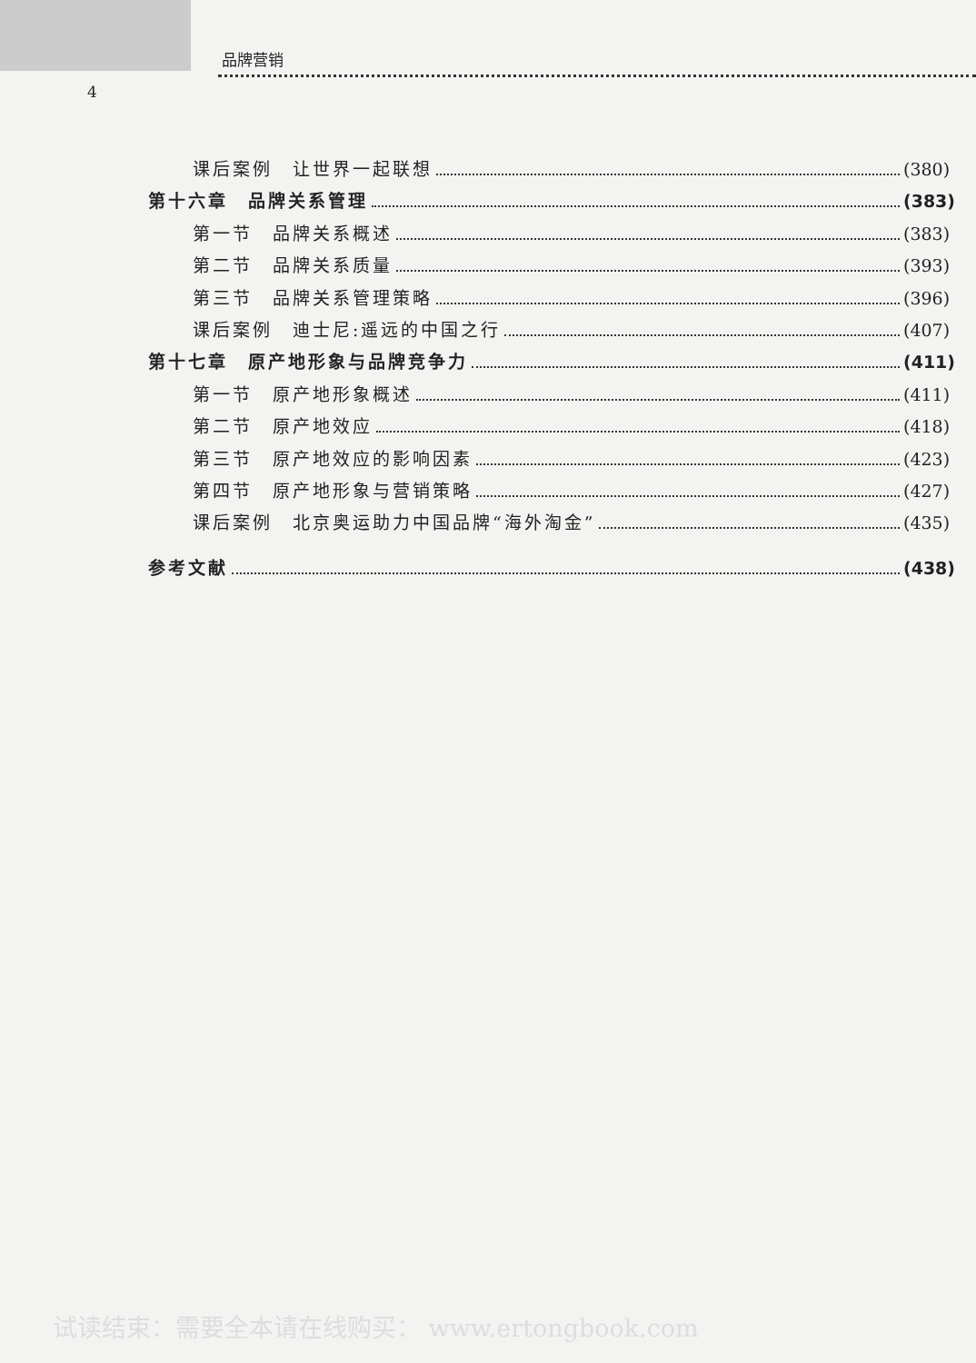品牌营销
4
课后案例　让世界一起联想 (380)
第十六章　品牌关系管理 (383)
第一节　品牌关系概述 (383)
第二节　品牌关系质量 (393)
第三节　品牌关系管理策略 (396)
课后案例　迪士尼:遥远的中国之行 (407)
第十七章　原产地形象与品牌竞争力 (411)
第一节　原产地形象概述 (411)
第二节　原产地效应 (418)
第三节　原产地效应的影响因素 (423)
第四节　原产地形象与营销策略 (427)
课后案例　北京奥运助力中国品牌“海外淘金” (435)
参考文献 (438)
试读结束：需要全本请在线购买： www.ertongbook.com